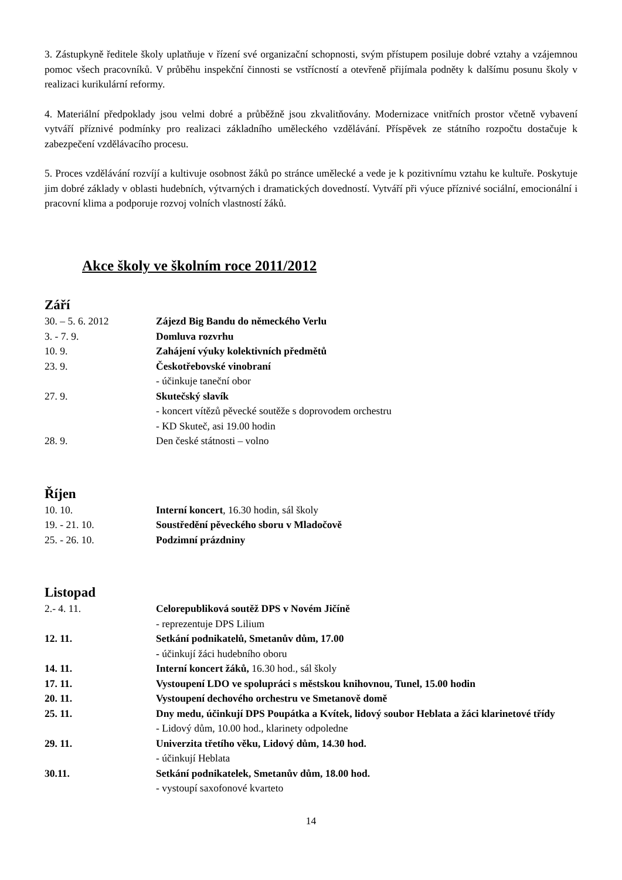3. Zástupkyně ředitele školy uplatňuje v řízení své organizační schopnosti, svým přístupem posiluje dobré vztahy a vzájemnou pomoc všech pracovníků. V průběhu inspekční činnosti se vstřícností a otevřeně přijímala podněty k dalšímu posunu školy v realizaci kurikulární reformy.
4. Materiální předpoklady jsou velmi dobré a průběžně jsou zkvalitňovány. Modernizace vnitřních prostor včetně vybavení vytváří příznivé podmínky pro realizaci základního uměleckého vzdělávání. Příspěvek ze státního rozpočtu dostačuje k zabezpečení vzdělávacího procesu.
5. Proces vzdělávání rozvíjí a kultivuje osobnost žáků po stránce umělecké a vede je k pozitivnímu vztahu ke kultuře. Poskytuje jim dobré základy v oblasti hudebních, výtvarných i dramatických dovedností. Vytváří při výuce příznivé sociální, emocionální i pracovní klima a podporuje rozvoj volních vlastností žáků.
Akce školy ve školním roce 2011/2012
Září
30. – 5. 6. 2012 Zájezd Big Bandu do německého Verlu
3. - 7. 9. Domluva rozvrhu
10. 9. Zahájení výuky kolektivních předmětů
23. 9. Českotřebovské vinobraní
- účinkuje taneční obor
27. 9. Skutečský slavík
- koncert vítězů pěvecké soutěže s doprovodem orchestru
- KD Skuteč, asi 19.00 hodin
28. 9. Den české státnosti – volno
Říjen
10. 10. Interní koncert, 16.30 hodin, sál školy
19. - 21. 10. Soustředění pěveckého sboru v Mladočově
25. - 26. 10. Podzimní prázdniny
Listopad
2.- 4. 11. Celorepubliková soutěž DPS v Novém Jičíně
- reprezentuje DPS Lilium
12. 11. Setkání podnikatelů, Smetanův dům, 17.00
- účinkují žáci hudebního oboru
14. 11. Interní koncert žáků, 16.30 hod., sál školy
17. 11. Vystoupení LDO ve spolupráci s městskou knihovnou, Tunel, 15.00 hodin
20. 11. Vystoupení dechového orchestru ve Smetanově domě
25. 11. Dny medu, účinkují DPS Poupátka a Kvítek, lidový soubor Heblata a žáci klarinetové třídy
- Lidový dům, 10.00 hod., klarinety odpoledne
29. 11. Univerzita třetího věku, Lidový dům, 14.30 hod.
- účinkují Heblata
30.11. Setkání podnikatelek, Smetanův dům, 18.00 hod.
- vystoupí saxofonové kvarteto
14